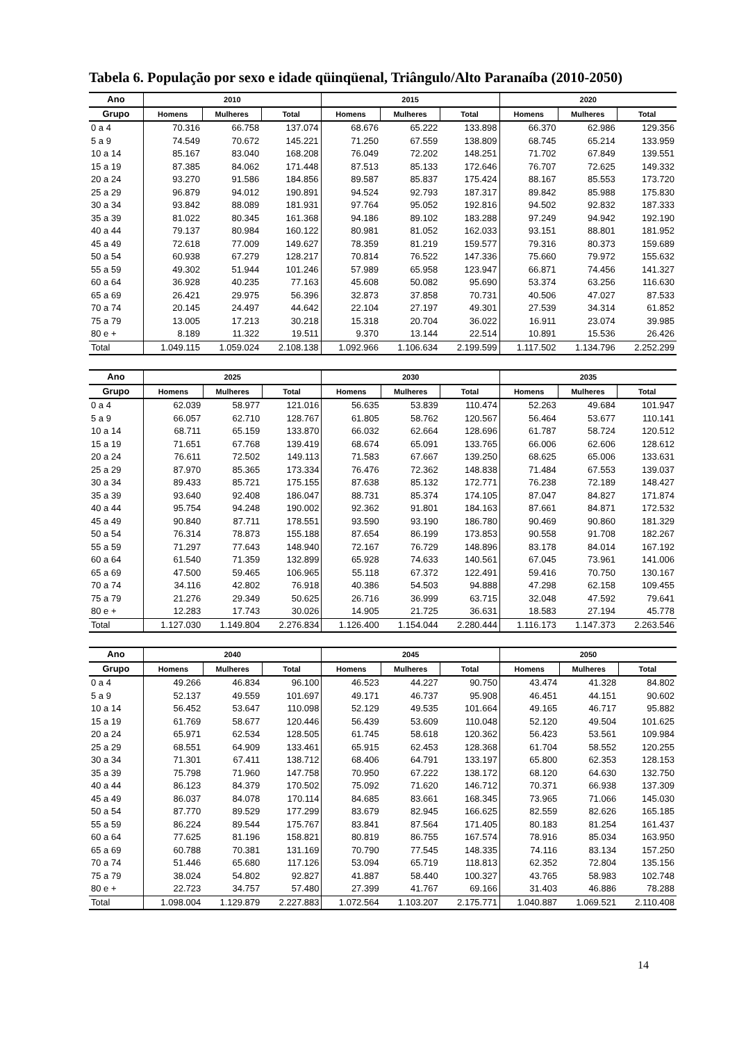Tabela 6. População por sexo e idade qüinqüenal, Triângulo/Alto Paranaíba (2010-2050)
| Ano | 2010 | | | 2015 | | | 2020 | | |
| --- | --- | --- | --- | --- | --- | --- | --- | --- | --- |
| Grupo | Homens | Mulheres | Total | Homens | Mulheres | Total | Homens | Mulheres | Total |
| 0 a 4 | 70.316 | 66.758 | 137.074 | 68.676 | 65.222 | 133.898 | 66.370 | 62.986 | 129.356 |
| 5 a 9 | 74.549 | 70.672 | 145.221 | 71.250 | 67.559 | 138.809 | 68.745 | 65.214 | 133.959 |
| 10 a 14 | 85.167 | 83.040 | 168.208 | 76.049 | 72.202 | 148.251 | 71.702 | 67.849 | 139.551 |
| 15 a 19 | 87.385 | 84.062 | 171.448 | 87.513 | 85.133 | 172.646 | 76.707 | 72.625 | 149.332 |
| 20 a 24 | 93.270 | 91.586 | 184.856 | 89.587 | 85.837 | 175.424 | 88.167 | 85.553 | 173.720 |
| 25 a 29 | 96.879 | 94.012 | 190.891 | 94.524 | 92.793 | 187.317 | 89.842 | 85.988 | 175.830 |
| 30 a 34 | 93.842 | 88.089 | 181.931 | 97.764 | 95.052 | 192.816 | 94.502 | 92.832 | 187.333 |
| 35 a 39 | 81.022 | 80.345 | 161.368 | 94.186 | 89.102 | 183.288 | 97.249 | 94.942 | 192.190 |
| 40 a 44 | 79.137 | 80.984 | 160.122 | 80.981 | 81.052 | 162.033 | 93.151 | 88.801 | 181.952 |
| 45 a 49 | 72.618 | 77.009 | 149.627 | 78.359 | 81.219 | 159.577 | 79.316 | 80.373 | 159.689 |
| 50 a 54 | 60.938 | 67.279 | 128.217 | 70.814 | 76.522 | 147.336 | 75.660 | 79.972 | 155.632 |
| 55 a 59 | 49.302 | 51.944 | 101.246 | 57.989 | 65.958 | 123.947 | 66.871 | 74.456 | 141.327 |
| 60 a 64 | 36.928 | 40.235 | 77.163 | 45.608 | 50.082 | 95.690 | 53.374 | 63.256 | 116.630 |
| 65 a 69 | 26.421 | 29.975 | 56.396 | 32.873 | 37.858 | 70.731 | 40.506 | 47.027 | 87.533 |
| 70 a 74 | 20.145 | 24.497 | 44.642 | 22.104 | 27.197 | 49.301 | 27.539 | 34.314 | 61.852 |
| 75 a 79 | 13.005 | 17.213 | 30.218 | 15.318 | 20.704 | 36.022 | 16.911 | 23.074 | 39.985 |
| 80 e + | 8.189 | 11.322 | 19.511 | 9.370 | 13.144 | 22.514 | 10.891 | 15.536 | 26.426 |
| Total | 1.049.115 | 1.059.024 | 2.108.138 | 1.092.966 | 1.106.634 | 2.199.599 | 1.117.502 | 1.134.796 | 2.252.299 |
| Ano | 2025 | | | 2030 | | | 2035 | | |
| --- | --- | --- | --- | --- | --- | --- | --- | --- | --- |
| Grupo | Homens | Mulheres | Total | Homens | Mulheres | Total | Homens | Mulheres | Total |
| 0 a 4 | 62.039 | 58.977 | 121.016 | 56.635 | 53.839 | 110.474 | 52.263 | 49.684 | 101.947 |
| 5 a 9 | 66.057 | 62.710 | 128.767 | 61.805 | 58.762 | 120.567 | 56.464 | 53.677 | 110.141 |
| 10 a 14 | 68.711 | 65.159 | 133.870 | 66.032 | 62.664 | 128.696 | 61.787 | 58.724 | 120.512 |
| 15 a 19 | 71.651 | 67.768 | 139.419 | 68.674 | 65.091 | 133.765 | 66.006 | 62.606 | 128.612 |
| 20 a 24 | 76.611 | 72.502 | 149.113 | 71.583 | 67.667 | 139.250 | 68.625 | 65.006 | 133.631 |
| 25 a 29 | 87.970 | 85.365 | 173.334 | 76.476 | 72.362 | 148.838 | 71.484 | 67.553 | 139.037 |
| 30 a 34 | 89.433 | 85.721 | 175.155 | 87.638 | 85.132 | 172.771 | 76.238 | 72.189 | 148.427 |
| 35 a 39 | 93.640 | 92.408 | 186.047 | 88.731 | 85.374 | 174.105 | 87.047 | 84.827 | 171.874 |
| 40 a 44 | 95.754 | 94.248 | 190.002 | 92.362 | 91.801 | 184.163 | 87.661 | 84.871 | 172.532 |
| 45 a 49 | 90.840 | 87.711 | 178.551 | 93.590 | 93.190 | 186.780 | 90.469 | 90.860 | 181.329 |
| 50 a 54 | 76.314 | 78.873 | 155.188 | 87.654 | 86.199 | 173.853 | 90.558 | 91.708 | 182.267 |
| 55 a 59 | 71.297 | 77.643 | 148.940 | 72.167 | 76.729 | 148.896 | 83.178 | 84.014 | 167.192 |
| 60 a 64 | 61.540 | 71.359 | 132.899 | 65.928 | 74.633 | 140.561 | 67.045 | 73.961 | 141.006 |
| 65 a 69 | 47.500 | 59.465 | 106.965 | 55.118 | 67.372 | 122.491 | 59.416 | 70.750 | 130.167 |
| 70 a 74 | 34.116 | 42.802 | 76.918 | 40.386 | 54.503 | 94.888 | 47.298 | 62.158 | 109.455 |
| 75 a 79 | 21.276 | 29.349 | 50.625 | 26.716 | 36.999 | 63.715 | 32.048 | 47.592 | 79.641 |
| 80 e + | 12.283 | 17.743 | 30.026 | 14.905 | 21.725 | 36.631 | 18.583 | 27.194 | 45.778 |
| Total | 1.127.030 | 1.149.804 | 2.276.834 | 1.126.400 | 1.154.044 | 2.280.444 | 1.116.173 | 1.147.373 | 2.263.546 |
| Ano | 2040 | | | 2045 | | | 2050 | | |
| --- | --- | --- | --- | --- | --- | --- | --- | --- | --- |
| Grupo | Homens | Mulheres | Total | Homens | Mulheres | Total | Homens | Mulheres | Total |
| 0 a 4 | 49.266 | 46.834 | 96.100 | 46.523 | 44.227 | 90.750 | 43.474 | 41.328 | 84.802 |
| 5 a 9 | 52.137 | 49.559 | 101.697 | 49.171 | 46.737 | 95.908 | 46.451 | 44.151 | 90.602 |
| 10 a 14 | 56.452 | 53.647 | 110.098 | 52.129 | 49.535 | 101.664 | 49.165 | 46.717 | 95.882 |
| 15 a 19 | 61.769 | 58.677 | 120.446 | 56.439 | 53.609 | 110.048 | 52.120 | 49.504 | 101.625 |
| 20 a 24 | 65.971 | 62.534 | 128.505 | 61.745 | 58.618 | 120.362 | 56.423 | 53.561 | 109.984 |
| 25 a 29 | 68.551 | 64.909 | 133.461 | 65.915 | 62.453 | 128.368 | 61.704 | 58.552 | 120.255 |
| 30 a 34 | 71.301 | 67.411 | 138.712 | 68.406 | 64.791 | 133.197 | 65.800 | 62.353 | 128.153 |
| 35 a 39 | 75.798 | 71.960 | 147.758 | 70.950 | 67.222 | 138.172 | 68.120 | 64.630 | 132.750 |
| 40 a 44 | 86.123 | 84.379 | 170.502 | 75.092 | 71.620 | 146.712 | 70.371 | 66.938 | 137.309 |
| 45 a 49 | 86.037 | 84.078 | 170.114 | 84.685 | 83.661 | 168.345 | 73.965 | 71.066 | 145.030 |
| 50 a 54 | 87.770 | 89.529 | 177.299 | 83.679 | 82.945 | 166.625 | 82.559 | 82.626 | 165.185 |
| 55 a 59 | 86.224 | 89.544 | 175.767 | 83.841 | 87.564 | 171.405 | 80.183 | 81.254 | 161.437 |
| 60 a 64 | 77.625 | 81.196 | 158.821 | 80.819 | 86.755 | 167.574 | 78.916 | 85.034 | 163.950 |
| 65 a 69 | 60.788 | 70.381 | 131.169 | 70.790 | 77.545 | 148.335 | 74.116 | 83.134 | 157.250 |
| 70 a 74 | 51.446 | 65.680 | 117.126 | 53.094 | 65.719 | 118.813 | 62.352 | 72.804 | 135.156 |
| 75 a 79 | 38.024 | 54.802 | 92.827 | 41.887 | 58.440 | 100.327 | 43.765 | 58.983 | 102.748 |
| 80 e + | 22.723 | 34.757 | 57.480 | 27.399 | 41.767 | 69.166 | 31.403 | 46.886 | 78.288 |
| Total | 1.098.004 | 1.129.879 | 2.227.883 | 1.072.564 | 1.103.207 | 2.175.771 | 1.040.887 | 1.069.521 | 2.110.408 |
14